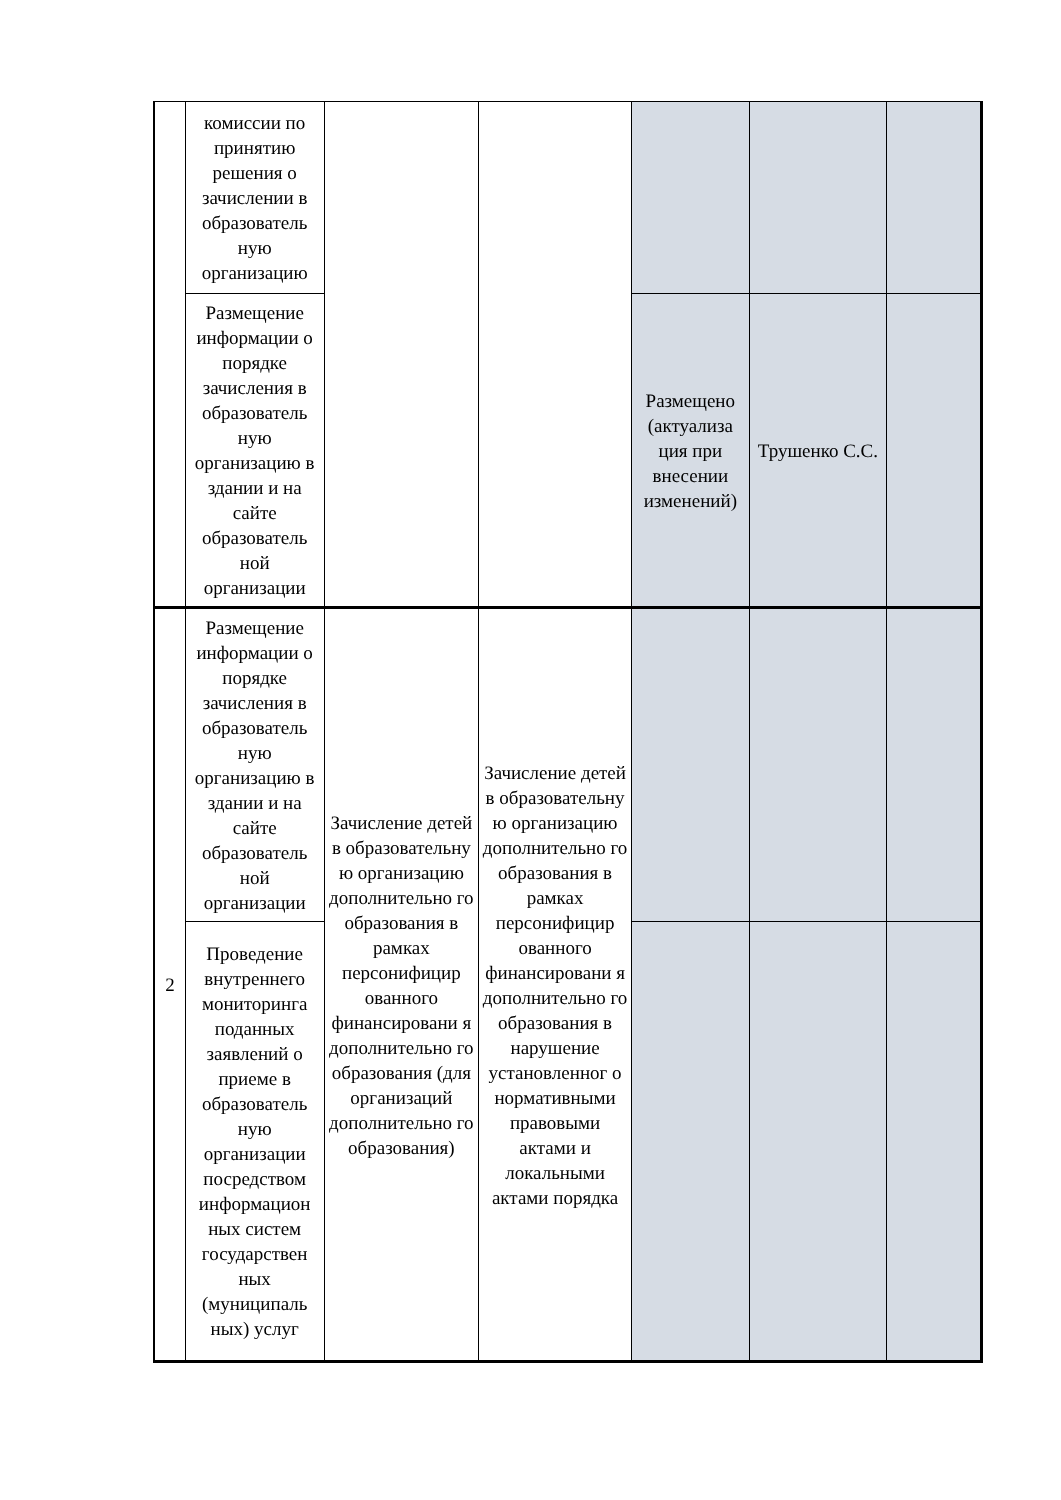| | комиссии по принятию решения о зачислении в образователь ную организацию | | | | | |
| | Размещение информации о порядке зачисления в образователь ную организацию в здании и на сайте образователь ной организации | | | Размещено (актуализа ция при внесении изменений) | Трушенко С.С. | |
| 2 | Размещение информации о порядке зачисления в образователь ную организацию в здании и на сайте образователь ной организации | Зачисление детей в образовательну ю организацию дополнительно го образования в рамках персонифицир ованного финансировани я дополнительно го образования (для организаций дополнительно го образования) | Зачисление детей в образовательну ю организацию дополнительно го образования в рамках персонифицир ованного финансировани я дополнительно го образования в нарушение установленног о нормативными правовыми актами и локальными актами порядка | | | |
| | Проведение внутреннего мониторинга поданных заявлений о приеме в образователь ную организации посредством информацион ных систем государствен ных (муниципаль ных) услуг | | | | | |